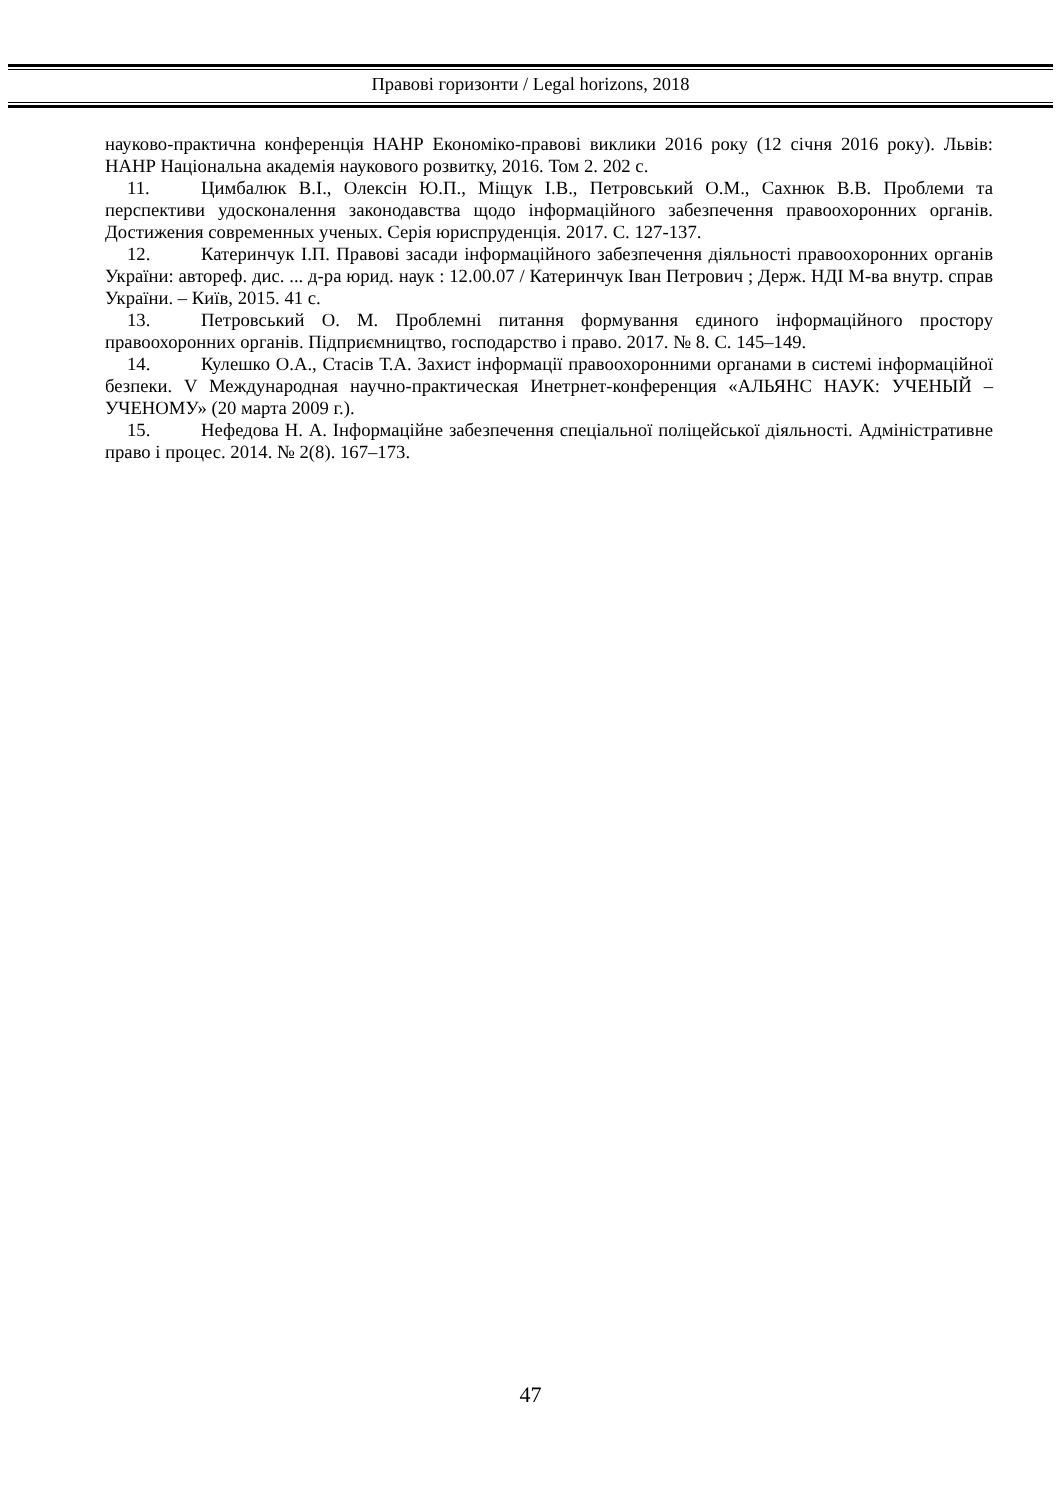Правові горизонти / Legal horizons, 2018
науково-практична конференція НАНР Економіко-правові виклики 2016 року (12 січня 2016 року). Львів: НАНР Національна академія наукового розвитку, 2016. Том 2. 202 с.
11. Цимбалюк В.І., Олексін Ю.П., Міщук І.В., Петровський О.М., Сахнюк В.В. Проблеми та перспективи удосконалення законодавства щодо інформаційного забезпечення правоохоронних органів. Достижения современных ученых. Серія юриспруденція. 2017. С. 127-137.
12. Катеринчук І.П. Правові засади інформаційного забезпечення діяльності правоохоронних органів України: автореф. дис. ... д-ра юрид. наук : 12.00.07 / Катеринчук Іван Петрович ; Держ. НДІ М-ва внутр. справ України. – Київ, 2015. 41 с.
13. Петровський О. М. Проблемні питання формування єдиного інформаційного простору правоохоронних органів. Підприємництво, господарство і право. 2017. № 8. С. 145–149.
14. Кулешко О.А., Стасів Т.А. Захист інформації правоохоронними органами в системі інформаційної безпеки. V Международная научно-практическая Инетрнет-конференция «АЛЬЯНС НАУК: УЧЕНЫЙ – УЧЕНОМУ» (20 марта 2009 г.).
15. Нефедова Н. А. Інформаційне забезпечення спеціальної поліцейської діяльності. Адміністративне право і процес. 2014. № 2(8). 167–173.
47